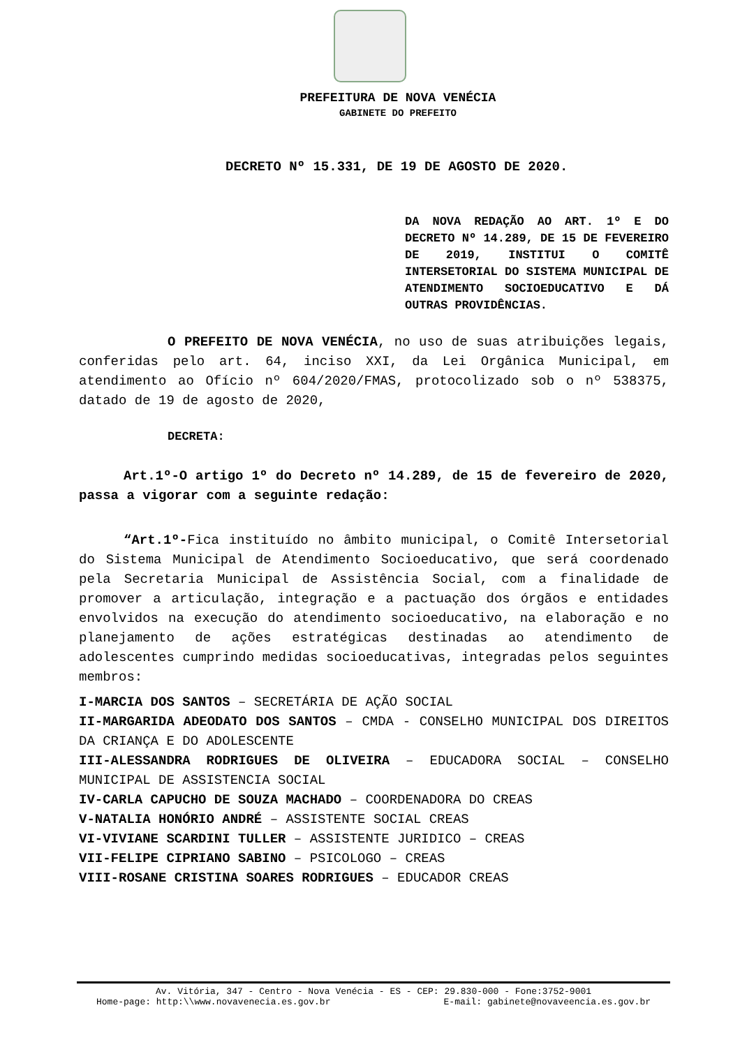PREFEITURA DE NOVA VENÉCIA
GABINETE DO PREFEITO
DECRETO Nº 15.331, DE 19 DE AGOSTO DE 2020.
DA NOVA REDAÇÃO AO ART. 1º E DO DECRETO Nº 14.289, DE 15 DE FEVEREIRO DE 2019, INSTITUI O COMITÊ INTERSETORIAL DO SISTEMA MUNICIPAL DE ATENDIMENTO SOCIOEDUCATIVO E DÁ OUTRAS PROVIDÊNCIAS.
O PREFEITO DE NOVA VENÉCIA, no uso de suas atribuições legais, conferidas pelo art. 64, inciso XXI, da Lei Orgânica Municipal, em atendimento ao Ofício nº 604/2020/FMAS, protocolizado sob o nº 538375, datado de 19 de agosto de 2020,
DECRETA:
Art.1º-O artigo 1º do Decreto nº 14.289, de 15 de fevereiro de 2020, passa a vigorar com a seguinte redação:
“Art.1º-Fica instituído no âmbito municipal, o Comitê Intersetorial do Sistema Municipal de Atendimento Socioeducativo, que será coordenado pela Secretaria Municipal de Assistência Social, com a finalidade de promover a articulação, integração e a pactuação dos órgãos e entidades envolvidos na execução do atendimento socioeducativo, na elaboração e no planejamento de ações estratégicas destinadas ao atendimento de adolescentes cumprindo medidas socioeducativas, integradas pelos seguintes membros:
I-MARCIA DOS SANTOS – SECRETÁRIA DE AÇÃO SOCIAL
II-MARGARIDA ADEODATO DOS SANTOS – CMDA - CONSELHO MUNICIPAL DOS DIREITOS DA CRIANÇA E DO ADOLESCENTE
III-ALESSANDRA RODRIGUES DE OLIVEIRA – EDUCADORA SOCIAL – CONSELHO MUNICIPAL DE ASSISTENCIA SOCIAL
IV-CARLA CAPUCHO DE SOUZA MACHADO – COORDENADORA DO CREAS
V-NATALIA HONÓRIO ANDRÉ – ASSISTENTE SOCIAL CREAS
VI-VIVIANE SCARDINI TULLER – ASSISTENTE JURIDICO – CREAS
VII-FELIPE CIPRIANO SABINO – PSICOLOGO – CREAS
VIII-ROSANE CRISTINA SOARES RODRIGUES – EDUCADOR CREAS
Av. Vitória, 347 - Centro - Nova Venécia - ES - CEP: 29.830-000 - Fone:3752-9001
Home-page: http:\\www.novavenecia.es.gov.br E-mail: gabinete@novaveencia.es.gov.br